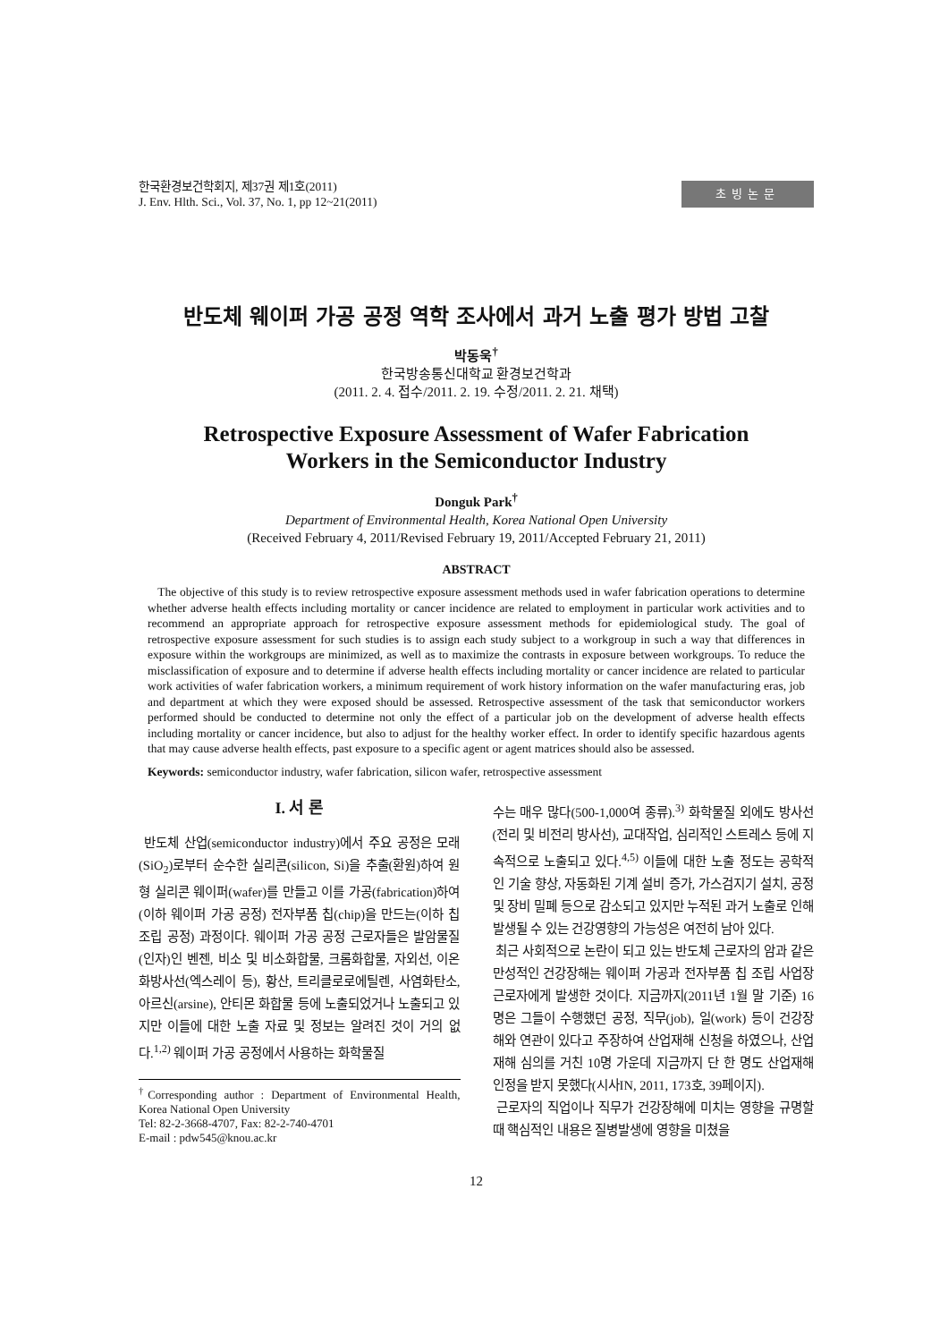한국환경보건학회지, 제37권 제1호(2011)
J. Env. Hlth. Sci., Vol. 37, No. 1, pp 12~21(2011)
초빙논문
반도체 웨이퍼 가공 공정 역학 조사에서 과거 노출 평가 방법 고찰
박동욱<sup>†</sup>
한국방송통신대학교 환경보건학과
(2011. 2. 4. 접수/2011. 2. 19. 수정/2011. 2. 21. 채택)
Retrospective Exposure Assessment of Wafer Fabrication
Workers in the Semiconductor Industry
Donguk Park<sup>†</sup>
Department of Environmental Health, Korea National Open University
(Received February 4, 2011/Revised February 19, 2011/Accepted February 21, 2011)
ABSTRACT
The objective of this study is to review retrospective exposure assessment methods used in wafer fabrication operations to determine whether adverse health effects including mortality or cancer incidence are related to employment in particular work activities and to recommend an appropriate approach for retrospective exposure assessment methods for epidemiological study. The goal of retrospective exposure assessment for such studies is to assign each study subject to a workgroup in such a way that differences in exposure within the workgroups are minimized, as well as to maximize the contrasts in exposure between workgroups. To reduce the misclassification of exposure and to determine if adverse health effects including mortality or cancer incidence are related to particular work activities of wafer fabrication workers, a minimum requirement of work history information on the wafer manufacturing eras, job and department at which they were exposed should be assessed. Retrospective assessment of the task that semiconductor workers performed should be conducted to determine not only the effect of a particular job on the development of adverse health effects including mortality or cancer incidence, but also to adjust for the healthy worker effect. In order to identify specific hazardous agents that may cause adverse health effects, past exposure to a specific agent or agent matrices should also be assessed.
Keywords: semiconductor industry, wafer fabrication, silicon wafer, retrospective assessment
I. 서 론
반도체 산업(semiconductor industry)에서 주요 공정은 모래(SiO<sub>2</sub>)로부터 순수한 실리콘(silicon, Si)을 추출(환원)하여 원형 실리콘 웨이퍼(wafer)를 만들고 이를 가공(fabrication)하여(이하 웨이퍼 가공 공정) 전자부품 칩(chip)을 만드는(이하 칩 조립 공정) 과정이다. 웨이퍼 가공 공정 근로자들은 발암물질(인자)인 벤젠, 비소 및 비소화합물, 크롬화합물, 자외선, 이온화방사선(엑스레이 등), 황산, 트리클로로에틸렌, 사염화탄소, 아르신(arsine), 안티몬 화합물 등에 노출되었거나 노출되고 있지만 이들에 대한 노출 자료 및 정보는 알려진 것이 거의 없다.<sup>1,2)</sup> 웨이퍼 가공 공정에서 사용하는 화학물질
<sup>†</sup> Corresponding author : Department of Environmental Health, Korea National Open University
Tel: 82-2-3668-4707, Fax: 82-2-740-4701
E-mail : pdw545@knou.ac.kr
수는 매우 많다(500-1,000여 종류).<sup>3)</sup> 화학물질 외에도 방사선(전리 및 비전리 방사선), 교대작업, 심리적인 스트레스 등에 지속적으로 노출되고 있다.<sup>4,5)</sup> 이들에 대한 노출 정도는 공학적인 기술 향상, 자동화된 기계 설비 증가, 가스검지기 설치, 공정 및 장비 밀폐 등으로 감소되고 있지만 누적된 과거 노출로 인해 발생될 수 있는 건강영향의 가능성은 여전히 남아 있다.
최근 사회적으로 논란이 되고 있는 반도체 근로자의 암과 같은 만성적인 건강장해는 웨이퍼 가공과 전자부품 칩 조립 사업장 근로자에게 발생한 것이다. 지금까지(2011년 1월 말 기준) 16명은 그들이 수행했던 공정, 직무(job), 일(work) 등이 건강장해와 연관이 있다고 주장하여 산업재해 신청을 하였으나, 산업재해 심의를 거친 10명 가운데 지금까지 단 한 명도 산업재해 인정을 받지 못했다(시사IN, 2011, 173호, 39페이지).
근로자의 직업이나 직무가 건강장해에 미치는 영향을 규명할 때 핵심적인 내용은 질병발생에 영향을 미쳤을
12